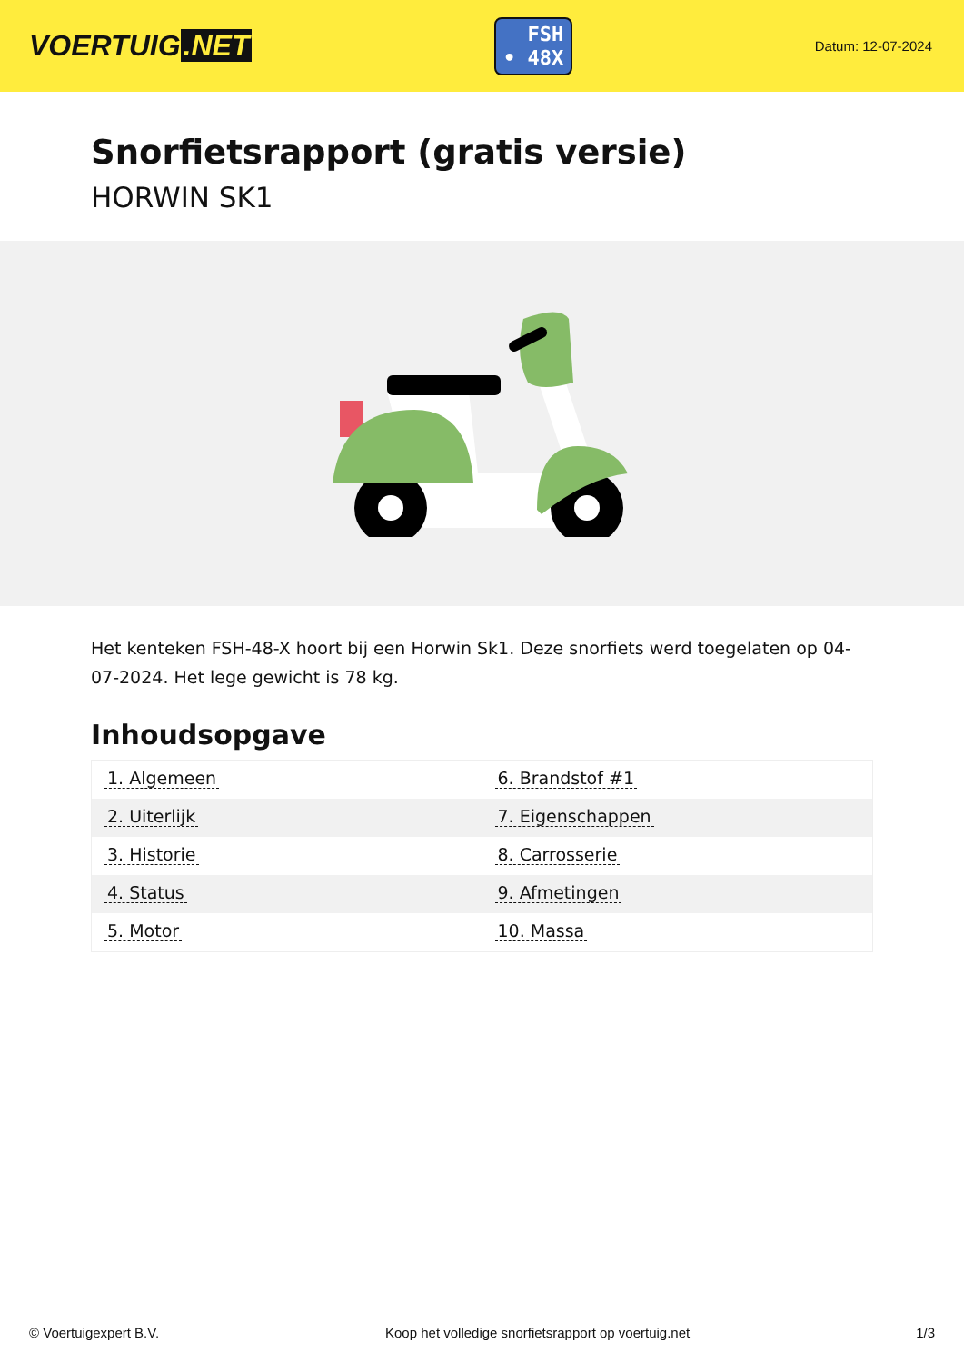VOERTUIG.NET
FSH
• 48X
Datum: 12-07-2024
Snorfietsrapport (gratis versie)
HORWIN SK1
Het kenteken FSH-48-X hoort bij een Horwin Sk1. Deze snorfiets werd toegelaten op 04-07-2024. Het lege gewicht is 78 kg.
Inhoudsopgave
| 1. Algemeen | 6. Brandstof #1 |
| 2. Uiterlijk | 7. Eigenschappen |
| 3. Historie | 8. Carrosserie |
| 4. Status | 9. Afmetingen |
| 5. Motor | 10. Massa |
© Voertuigexpert B.V. Koop het volledige snorfietsrapport op voertuig.net 1/3